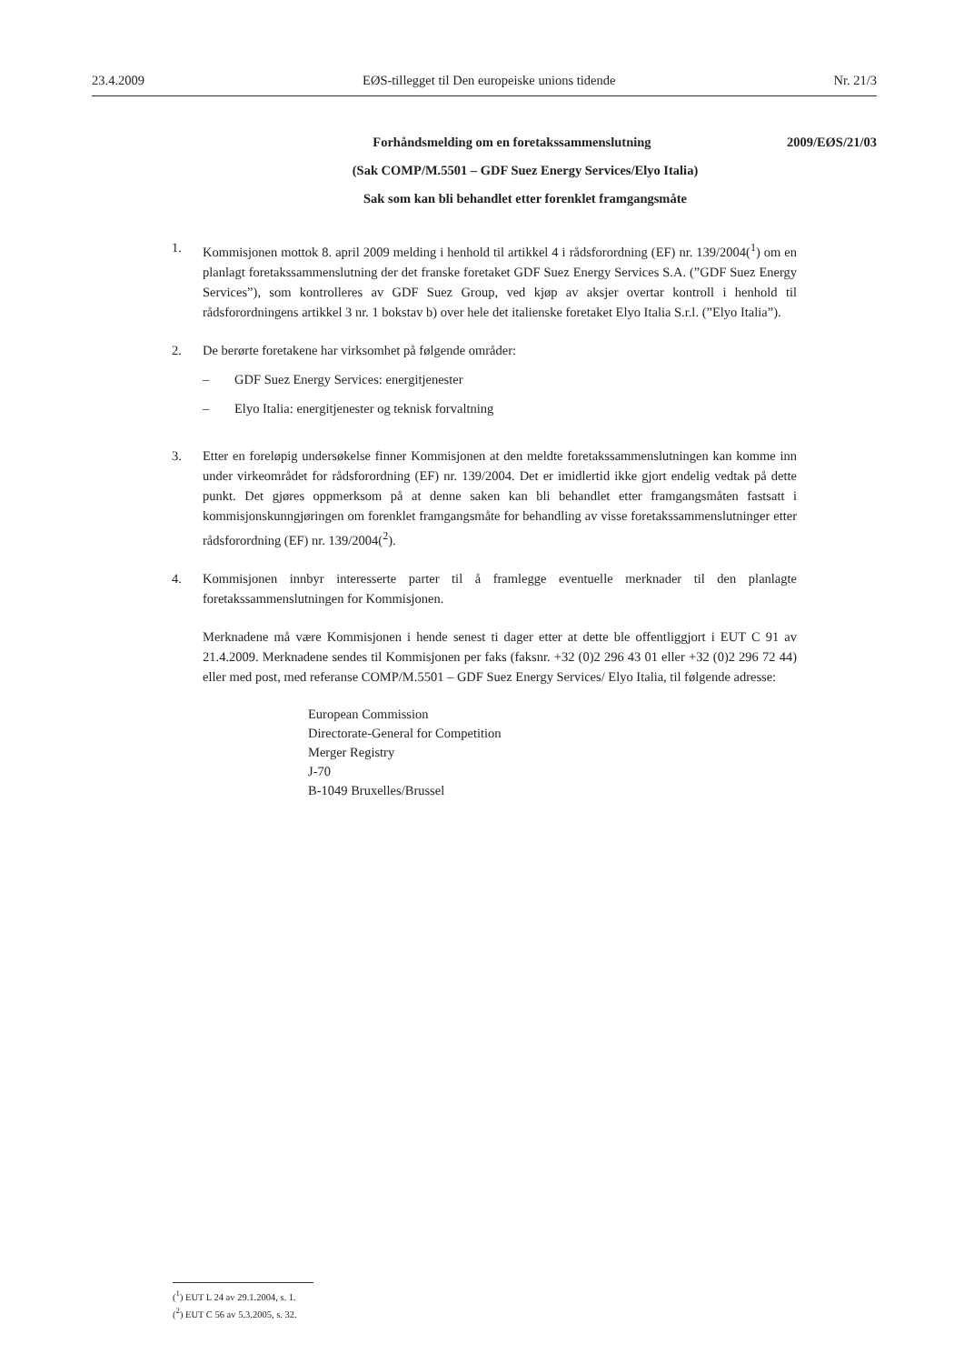23.4.2009 EØS-tillegget til Den europeiske unions tidende Nr. 21/3
Forhåndsmelding om en foretakssammenslutning 2009/EØS/21/03
(Sak COMP/M.5501 – GDF Suez Energy Services/Elyo Italia)
Sak som kan bli behandlet etter forenklet framgangsmåte
1. Kommisjonen mottok 8. april 2009 melding i henhold til artikkel 4 i rådsforordning (EF) nr. 139/2004(<sup>1</sup>) om en planlagt foretakssammenslutning der det franske foretaket GDF Suez Energy Services S.A. (”GDF Suez Energy Services”), som kontrolleres av GDF Suez Group, ved kjøp av aksjer overtar kontroll i henhold til rådsforordningens artikkel 3 nr. 1 bokstav b) over hele det italienske foretaket Elyo Italia S.r.l. (”Elyo Italia”).
2. De berørte foretakene har virksomhet på følgende områder:
– GDF Suez Energy Services: energitjenester
– Elyo Italia: energitjenester og teknisk forvaltning
3. Etter en foreløpig undersøkelse finner Kommisjonen at den meldte foretakssammenslutningen kan komme inn under virkeområdet for rådsforordning (EF) nr. 139/2004. Det er imidlertid ikke gjort endelig vedtak på dette punkt. Det gjøres oppmerksom på at denne saken kan bli behandlet etter framgangsmåten fastsatt i kommisjonskunngjøringen om forenklet framgangsmåte for behandling av visse foretakssammenslutninger etter rådsforordning (EF) nr. 139/2004(<sup>2</sup>).
4. Kommisjonen innbyr interesserte parter til å framlegge eventuelle merknader til den planlagte foretakssammenslutningen for Kommisjonen.
Merknadene må være Kommisjonen i hende senest ti dager etter at dette ble offentliggjort i EUT C 91 av 21.4.2009. Merknadene sendes til Kommisjonen per faks (faksnr. +32 (0)2 296 43 01 eller +32 (0)2 296 72 44) eller med post, med referanse COMP/M.5501 – GDF Suez Energy Services/ Elyo Italia, til følgende adresse:
European Commission
Directorate-General for Competition
Merger Registry
J-70
B-1049 Bruxelles/Brussel
(<sup>1</sup>) EUT L 24 av 29.1.2004, s. 1.
(<sup>2</sup>) EUT C 56 av 5.3.2005, s. 32.